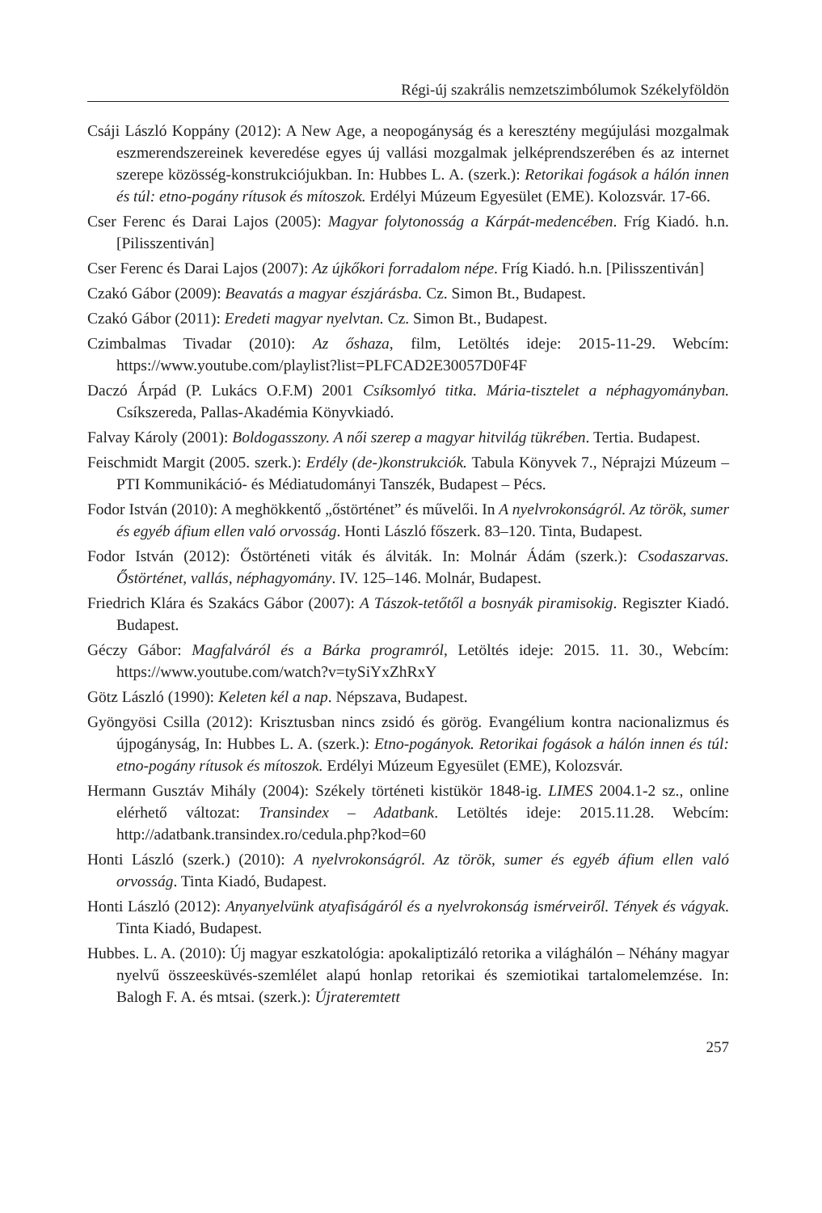Régi-új szakrális nemzetszimbólumok Székelyföldön
Csáji László Koppány (2012): A New Age, a neopogányság és a keresztény megújulási mozgalmak eszmerendszereinek keveredése egyes új vallási mozgalmak jelképrendszerében és az internet szerepe közösség-konstrukciójukban. In: Hubbes L. A. (szerk.): Retorikai fogások a hálón innen és túl: etno-pogány rítusok és mítoszok. Erdélyi Múzeum Egyesület (EME). Kolozsvár. 17-66.
Cser Ferenc és Darai Lajos (2005): Magyar folytonosság a Kárpát-medencében. Fríg Kiadó. h.n. [Pilisszentiván]
Cser Ferenc és Darai Lajos (2007): Az újkőkori forradalom népe. Fríg Kiadó. h.n. [Pilisszentiván]
Czakó Gábor (2009): Beavatás a magyar észjárásba. Cz. Simon Bt., Budapest.
Czakó Gábor (2011): Eredeti magyar nyelvtan. Cz. Simon Bt., Budapest.
Czimbalmas Tivadar (2010): Az őshaza, film, Letöltés ideje: 2015-11-29. Webcím: https://www.youtube.com/playlist?list=PLFCAD2E30057D0F4F
Daczó Árpád (P. Lukács O.F.M) 2001 Csíksomlyó titka. Mária-tisztelet a néphagyományban. Csíkszereda, Pallas-Akadémia Könyvkiadó.
Falvay Károly (2001): Boldogasszony. A női szerep a magyar hitvilág tükrében. Tertia. Budapest.
Feischmidt Margit (2005. szerk.): Erdély (de-)konstrukciók. Tabula Könyvek 7., Néprajzi Múzeum – PTI Kommunikáció- és Médiatudományi Tanszék, Budapest – Pécs.
Fodor István (2010): A meghökkentő „őstörténet” és művelői. In A nyelvrokonságról. Az török, sumer és egyéb áfium ellen való orvosság. Honti László főszerk. 83–120. Tinta, Budapest.
Fodor István (2012): Őstörténeti viták és álviták. In: Molnár Ádám (szerk.): Csodaszarvas. Őstörténet, vallás, néphagyomány. IV. 125–146. Molnár, Budapest.
Friedrich Klára és Szakács Gábor (2007): A Tászok-tetőtől a bosnyák piramisokig. Regiszter Kiadó. Budapest.
Géczy Gábor: Magfalváról és a Bárka programról, Letöltés ideje: 2015. 11. 30., Webcím: https://www.youtube.com/watch?v=tySiYxZhRxY
Götz László (1990): Keleten kél a nap. Népszava, Budapest.
Gyöngyösi Csilla (2012): Krisztusban nincs zsidó és görög. Evangélium kontra nacionalizmus és újpogányság, In: Hubbes L. A. (szerk.): Etno-pogányok. Retorikai fogások a hálón innen és túl: etno-pogány rítusok és mítoszok. Erdélyi Múzeum Egyesület (EME), Kolozsvár.
Hermann Gusztáv Mihály (2004): Székely történeti kistükör 1848-ig. LIMES 2004.1-2 sz., online elérhető változat: Transindex – Adatbank. Letöltés ideje: 2015.11.28. Webcím: http://adatbank.transindex.ro/cedula.php?kod=60
Honti László (szerk.) (2010): A nyelvrokonságról. Az török, sumer és egyéb áfium ellen való orvosság. Tinta Kiadó, Budapest.
Honti László (2012): Anyanyelvünk atyafiságáról és a nyelvrokonság ismérveiről. Tények és vágyak. Tinta Kiadó, Budapest.
Hubbes. L. A. (2010): Új magyar eszkatológia: apokaliptizáló retorika a világhálón – Néhány magyar nyelvű összeesküvés-szemlélet alapú honlap retorikai és szemiotikai tartalomelemzése. In: Balogh F. A. és mtsai. (szerk.): Újrateremtett
257